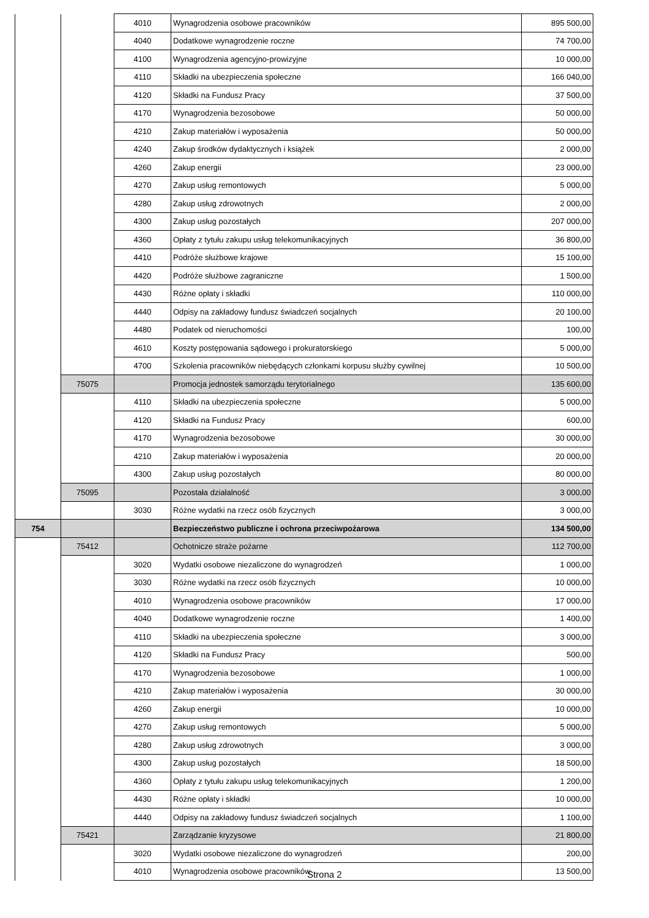| | | 4010 | Wynagrodzenia osobowe pracowników | 895 500,00 |
| | | 4040 | Dodatkowe wynagrodzenie roczne | 74 700,00 |
| | | 4100 | Wynagrodzenia agencyjno-prowizyjne | 10 000,00 |
| | | 4110 | Składki na ubezpieczenia społeczne | 166 040,00 |
| | | 4120 | Składki na Fundusz Pracy | 37 500,00 |
| | | 4170 | Wynagrodzenia bezosobowe | 50 000,00 |
| | | 4210 | Zakup materiałów i wyposażenia | 50 000,00 |
| | | 4240 | Zakup środków dydaktycznych i książek | 2 000,00 |
| | | 4260 | Zakup energii | 23 000,00 |
| | | 4270 | Zakup usług remontowych | 5 000,00 |
| | | 4280 | Zakup usług zdrowotnych | 2 000,00 |
| | | 4300 | Zakup usług pozostałych | 207 000,00 |
| | | 4360 | Opłaty z tytułu zakupu usług telekomunikacyjnych | 36 800,00 |
| | | 4410 | Podróże służbowe krajowe | 15 100,00 |
| | | 4420 | Podróże służbowe zagraniczne | 1 500,00 |
| | | 4430 | Różne opłaty i składki | 110 000,00 |
| | | 4440 | Odpisy na zakładowy fundusz świadczeń socjalnych | 20 100,00 |
| | | 4480 | Podatek od nieruchomości | 100,00 |
| | | 4610 | Koszty postępowania sądowego i prokuratorskiego | 5 000,00 |
| | | 4700 | Szkolenia pracowników niebędących członkami korpusu służby cywilnej | 10 500,00 |
| | 75075 | | Promocja jednostek samorządu terytorialnego | 135 600,00 |
| | | 4110 | Składki na ubezpieczenia społeczne | 5 000,00 |
| | | 4120 | Składki na Fundusz Pracy | 600,00 |
| | | 4170 | Wynagrodzenia bezosobowe | 30 000,00 |
| | | 4210 | Zakup materiałów i wyposażenia | 20 000,00 |
| | | 4300 | Zakup usług pozostałych | 80 000,00 |
| | 75095 | | Pozostała działalność | 3 000,00 |
| | | 3030 | Różne wydatki na rzecz osób fizycznych | 3 000,00 |
| 754 | | | Bezpieczeństwo publiczne i ochrona przeciwpożarowa | 134 500,00 |
| | 75412 | | Ochotnicze straże pożarne | 112 700,00 |
| | | 3020 | Wydatki osobowe niezaliczone do wynagrodzeń | 1 000,00 |
| | | 3030 | Różne wydatki na rzecz osób fizycznych | 10 000,00 |
| | | 4010 | Wynagrodzenia osobowe pracowników | 17 000,00 |
| | | 4040 | Dodatkowe wynagrodzenie roczne | 1 400,00 |
| | | 4110 | Składki na ubezpieczenia społeczne | 3 000,00 |
| | | 4120 | Składki na Fundusz Pracy | 500,00 |
| | | 4170 | Wynagrodzenia bezosobowe | 1 000,00 |
| | | 4210 | Zakup materiałów i wyposażenia | 30 000,00 |
| | | 4260 | Zakup energii | 10 000,00 |
| | | 4270 | Zakup usług remontowych | 5 000,00 |
| | | 4280 | Zakup usług zdrowotnych | 3 000,00 |
| | | 4300 | Zakup usług pozostałych | 18 500,00 |
| | | 4360 | Opłaty z tytułu zakupu usług telekomunikacyjnych | 1 200,00 |
| | | 4430 | Różne opłaty i składki | 10 000,00 |
| | | 4440 | Odpisy na zakładowy fundusz świadczeń socjalnych | 1 100,00 |
| | 75421 | | Zarządzanie kryzysowe | 21 800,00 |
| | | 3020 | Wydatki osobowe niezaliczone do wynagrodzeń | 200,00 |
| | | 4010 | Wynagrodzenia osobowe pracowników | 13 500,00 |
Strona 2